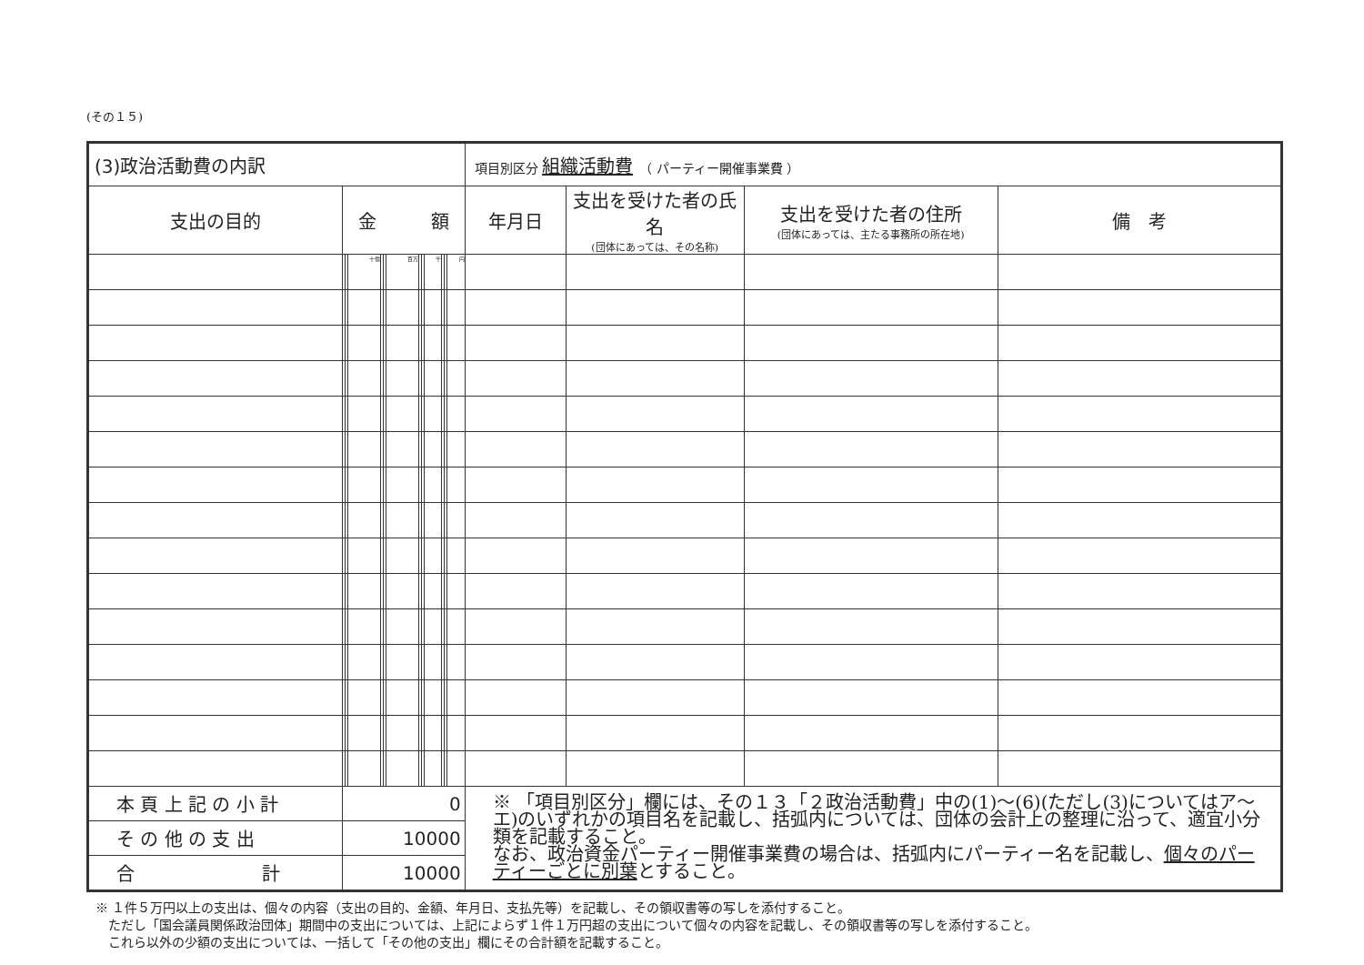(その１５)
| (3)政治活動費の内訳 | | | | | | | | | | | | | 項目別区分 組織活動費 （ パーティー開催事業費 ） | | | |
| 支出の目的 | 金 額 | | | | | | | | | | | | 年月日 | 支出を受けた者の氏名 (団体にあっては、その名称) | 支出を受けた者の住所 (団体にあっては、主たる事務所の所在地) | 備 考 |
| | | | 十億 | | | 百万 | | | 千 | | | 円 | | | | |
| 本 頁 上 記 の 小 計 | 0 | | | | | | | | | | | | ※ 「項目別区分」欄には、その１３「２政治活動費」中の(1)～(6)(ただし(3)についてはア～エ)のいずれかの項目名を記載し、括弧内については、団体の会計上の整理に沿って、適宜小分類を記載すること。 なお、政治資金パーティー開催事業費の場合は、括弧内にパーティー名を記載し、 個々のパーティーごとに別葉 とすること。 | | | |
| そ の 他 の 支 出 | 10000 | | | | | | | | | | | | | | | |
| 合 計 | 10000 | | | | | | | | | | | | | | | |
※ １件５万円以上の支出は、個々の内容（支出の目的、金額、年月日、支払先等）を記載し、その領収書等の写しを添付すること。
　ただし「国会議員関係政治団体」期間中の支出については、上記によらず１件１万円超の支出について個々の内容を記載し、その領収書等の写しを添付すること。
　これら以外の少額の支出については、一括して「その他の支出」欄にその合計額を記載すること。